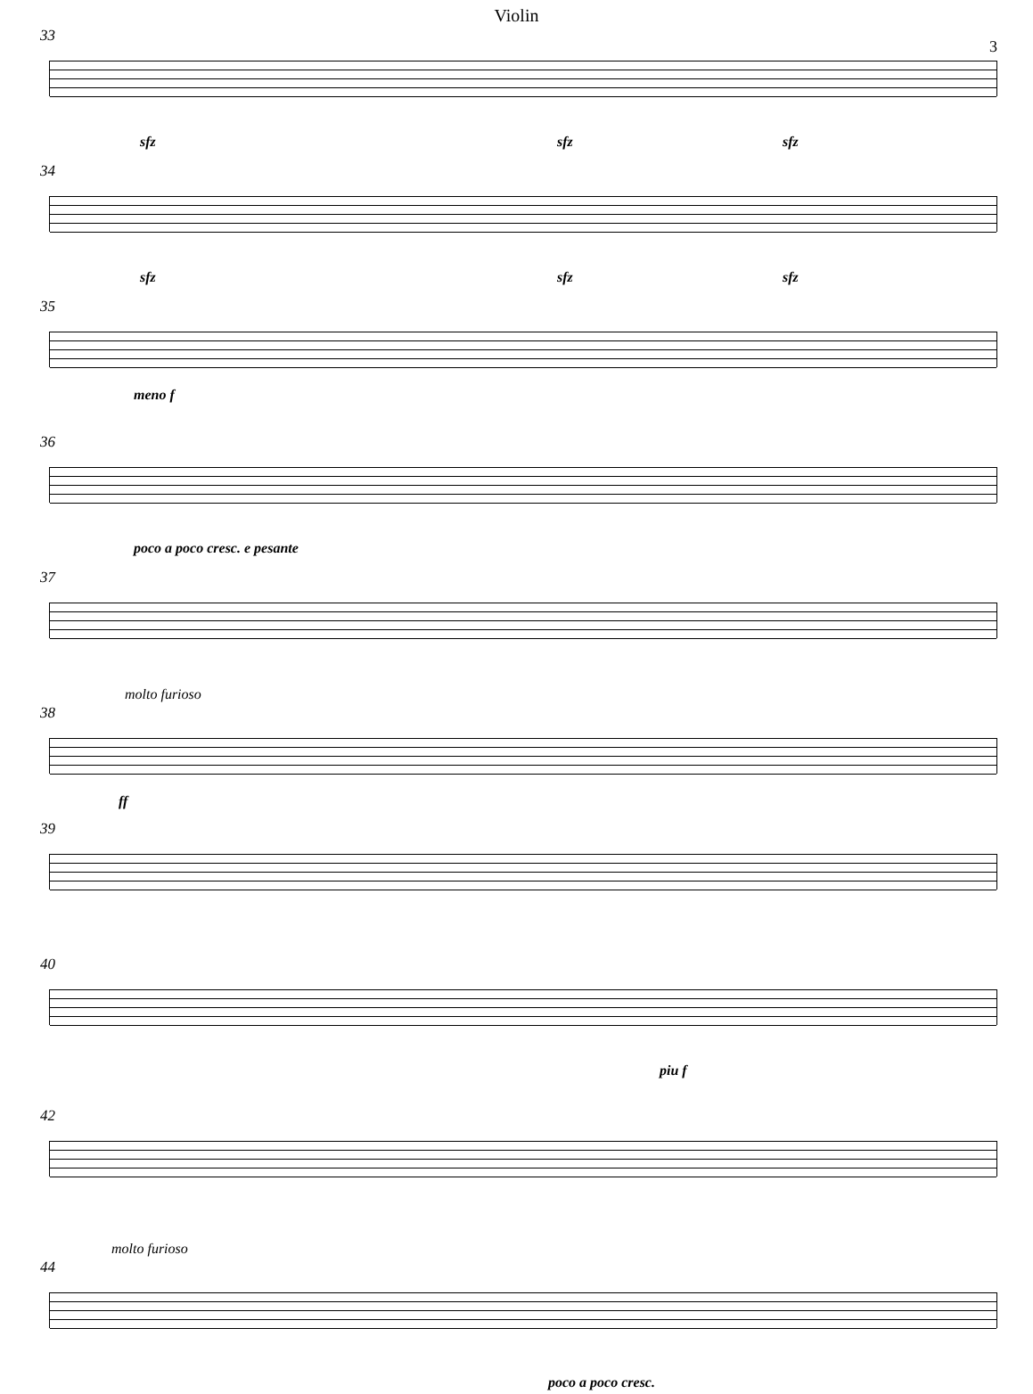Violin
3
33
sfz sfz sfz
34
sfz sfz sfz
35
meno f
36
poco a poco cresc. e pesante
37
38
molto furioso
ff
39
40
piu f
42
44
molto furioso
poco a poco cresc.